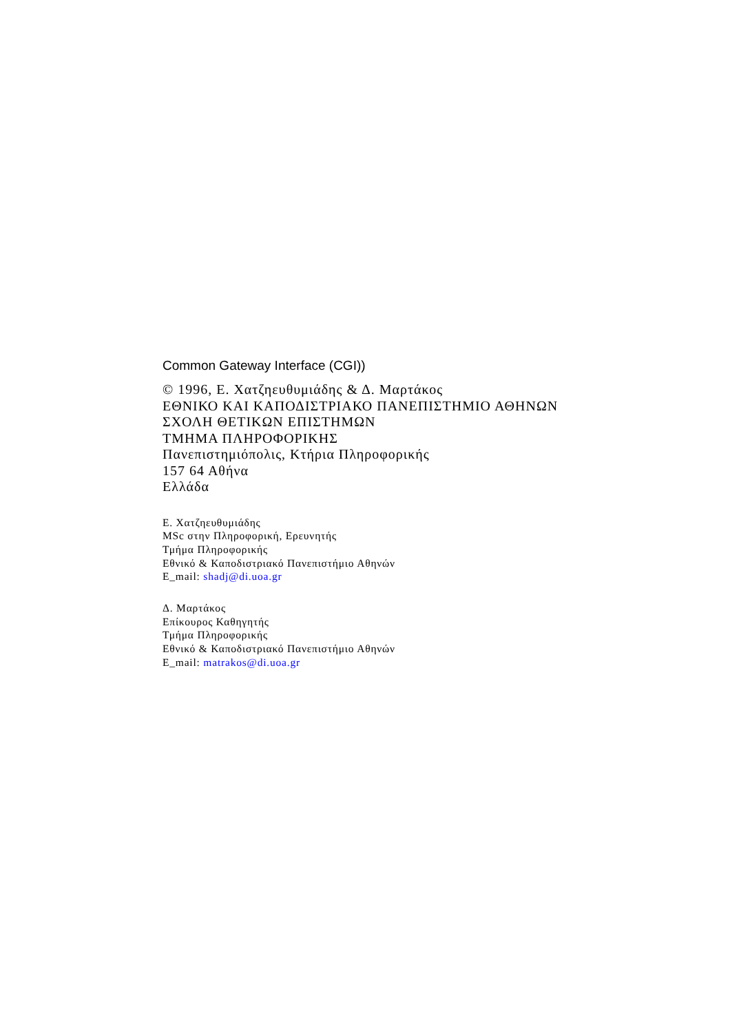Common Gateway Interface (CGI))
© 1996, Ε. Χατζηευθυμιάδης & Δ. Μαρτάκος
ΕΘΝΙΚΟ ΚΑΙ ΚΑΠΟΔΙΣΤΡΙΑΚΟ ΠΑΝΕΠΙΣΤΗΜΙΟ ΑΘΗΝΩΝ
ΣΧΟΛΗ ΘΕΤΙΚΩΝ ΕΠΙΣΤΗΜΩΝ
ΤΜΗΜΑ ΠΛΗΡΟΦΟΡΙΚΗΣ
Πανεπιστημιόπολις, Κτήρια Πληροφορικής
157 64 Αθήνα
Ελλάδα
Ε. Χατζηευθυμιάδης
MSc στην Πληροφορική, Ερευνητής
Τμήμα Πληροφορικής
Εθνικό & Καποδιστριακό Πανεπιστήμιο Αθηνών
E_mail: shadj@di.uoa.gr
Δ. Μαρτάκος
Επίκουρος Καθηγητής
Τμήμα Πληροφορικής
Εθνικό & Καποδιστριακό Πανεπιστήμιο Αθηνών
E_mail: matrakos@di.uoa.gr